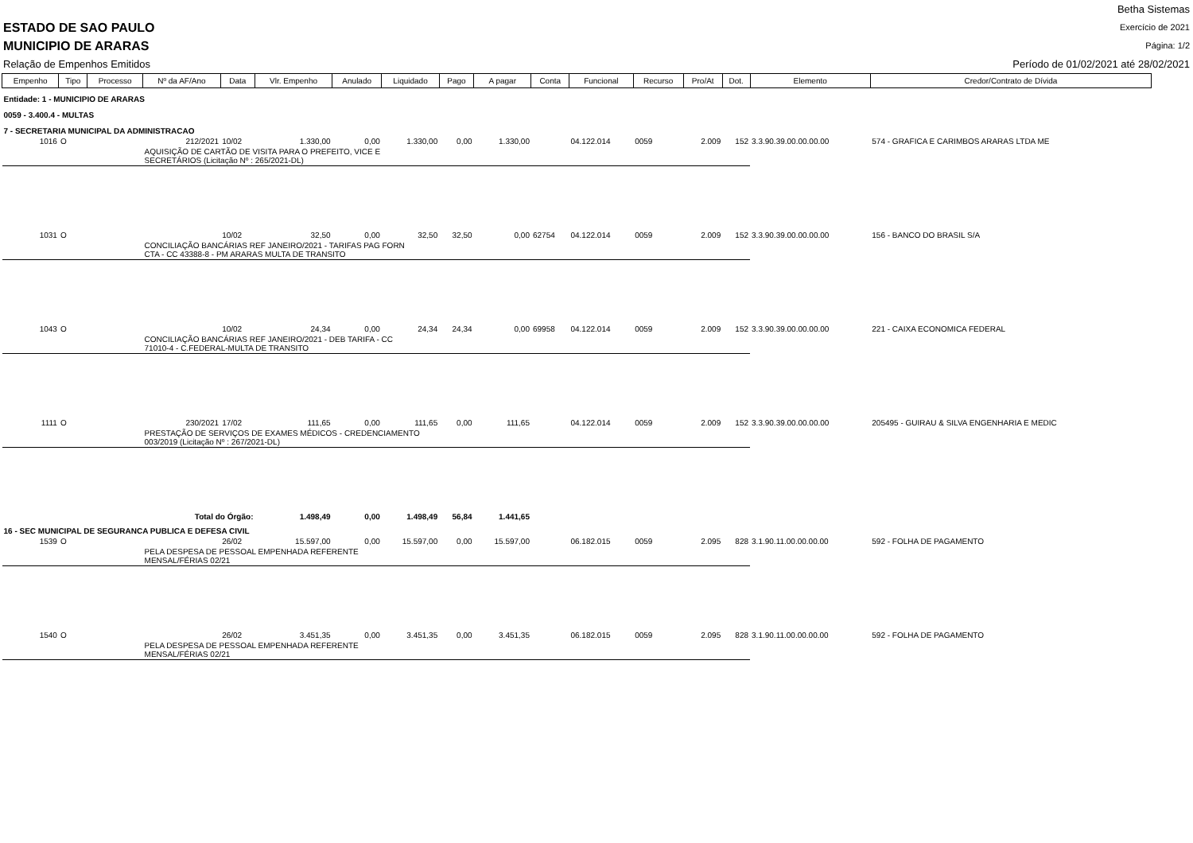ESTADO DE SAO PAULO
MUNICIPIO DE ARARAS
Relação de Empenhos Emitidos
Betha Sistemas
Exercício de 2021
Página: 1/2
Período de 01/02/2021 até 28/02/2021
| Empenho | Tipo | Processo | Nº da AF/Ano | Data | Vlr. Empenho | Anulado | Liquidado | Pago | A pagar | Conta | Funcional | Recurso | Pro/At | Dot. | Elemento | Credor/Contrato de Dívida |
| --- | --- | --- | --- | --- | --- | --- | --- | --- | --- | --- | --- | --- | --- | --- | --- | --- |
| Entidade: 1 - MUNICIPIO DE ARARAS | | | | | | | | | | | | | | | | |
| 0059 - 3.400.4 - MULTAS | | | | | | | | | | | | | | | | |
| 7 - SECRETARIA MUNICIPAL DA ADMINISTRACAO | | | | | | | | | | | | | | | | |
| 1016 | O | | 212/2021 | 10/02 | 1.330,00 | 0,00 | 1.330,00 | 0,00 | 1.330,00 | | 04.122.014 | 0059 | 2.009 | 152 | 3.3.90.39.00.00.00.00 | 574 - GRAFICA E CARIMBOS ARARAS LTDA ME |
| | | | AQUISIÇÃO DE CARTÃO DE VISITA PARA O PREFEITO, VICE E SECRETÁRIOS (Licitação Nº : 265/2021-DL) | | | | | | | | | | | | | |
| 1031 | O | | | 10/02 | 32,50 | 0,00 | 32,50 | 32,50 | 0,00 | 62754 | 04.122.014 | 0059 | 2.009 | 152 | 3.3.90.39.00.00.00.00 | 156 - BANCO DO BRASIL S/A |
| | | | CONCILIAÇÃO BANCÁRIAS REF JANEIRO/2021 - TARIFAS PAG FORN CTA - CC 43388-8 - PM ARARAS MULTA DE TRANSITO | | | | | | | | | | | | | |
| 1043 | O | | | 10/02 | 24,34 | 0,00 | 24,34 | 24,34 | 0,00 | 69958 | 04.122.014 | 0059 | 2.009 | 152 | 3.3.90.39.00.00.00.00 | 221 - CAIXA ECONOMICA FEDERAL |
| | | | CONCILIAÇÃO BANCÁRIAS REF JANEIRO/2021 - DEB TARIFA - CC 71010-4 - C.FEDERAL-MULTA DE TRANSITO | | | | | | | | | | | | | |
| 1111 | O | | 230/2021 | 17/02 | 111,65 | 0,00 | 111,65 | 0,00 | 111,65 | | 04.122.014 | 0059 | 2.009 | 152 | 3.3.90.39.00.00.00.00 | 205495 - GUIRAU & SILVA ENGENHARIA E MEDIC |
| | | | PRESTAÇÃO DE SERVIÇOS DE EXAMES MÉDICOS - CREDENCIAMENTO 003/2019 (Licitação Nº : 267/2021-DL) | | | | | | | | | | | | | |
| Total do Órgão: | | | | | 1.498,49 | 0,00 | 1.498,49 | 56,84 | 1.441,65 | | | | | | | |
| 16 - SEC MUNICIPAL DE SEGURANCA PUBLICA E DEFESA CIVIL | | | | | | | | | | | | | | | | |
| 1539 | O | | | 26/02 | 15.597,00 | 0,00 | 15.597,00 | 0,00 | 15.597,00 | | 06.182.015 | 0059 | 2.095 | 828 | 3.1.90.11.00.00.00.00 | 592 - FOLHA DE PAGAMENTO |
| | | | PELA DESPESA DE PESSOAL EMPENHADA REFERENTE MENSAL/FÉRIAS 02/21 | | | | | | | | | | | | | |
| 1540 | O | | | 26/02 | 3.451,35 | 0,00 | 3.451,35 | 0,00 | 3.451,35 | | 06.182.015 | 0059 | 2.095 | 828 | 3.1.90.11.00.00.00.00 | 592 - FOLHA DE PAGAMENTO |
| | | | PELA DESPESA DE PESSOAL EMPENHADA REFERENTE MENSAL/FÉRIAS 02/21 | | | | | | | | | | | | | |